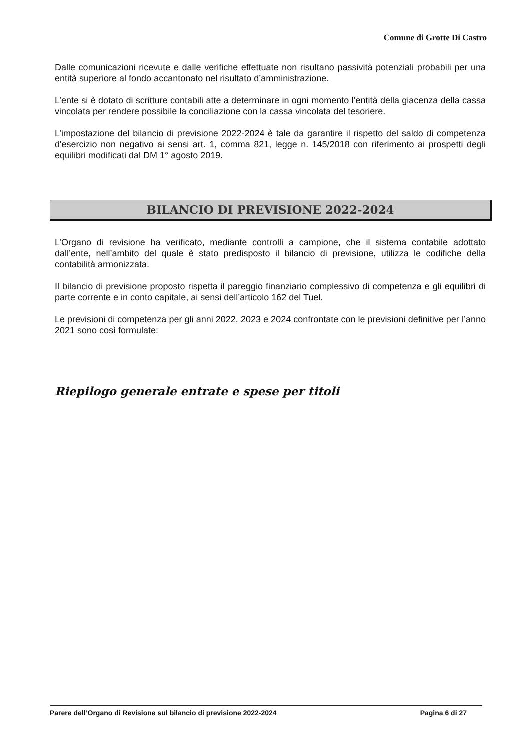Comune di Grotte Di Castro
Dalle comunicazioni ricevute e dalle verifiche effettuate non risultano passività potenziali probabili per una entità superiore al fondo accantonato nel risultato d’amministrazione.
L’ente si è dotato di scritture contabili atte a determinare in ogni momento l’entità della giacenza della cassa vincolata per rendere possibile la conciliazione con la cassa vincolata del tesoriere.
L’impostazione del bilancio di previsione 2022-2024 è tale da garantire il rispetto del saldo di competenza d'esercizio non negativo ai sensi art. 1, comma 821, legge n. 145/2018 con riferimento ai prospetti degli equilibri modificati dal DM 1° agosto 2019.
BILANCIO DI PREVISIONE 2022-2024
L’Organo di revisione ha verificato, mediante controlli a campione, che il sistema contabile adottato dall’ente, nell’ambito del quale è stato predisposto il bilancio di previsione, utilizza le codifiche della contabilità armonizzata.
Il bilancio di previsione proposto rispetta il pareggio finanziario complessivo di competenza e gli equilibri di parte corrente e in conto capitale, ai sensi dell’articolo 162 del Tuel.
Le previsioni di competenza per gli anni 2022, 2023 e 2024 confrontate con le previsioni definitive per l’anno 2021 sono così formulate:
Riepilogo generale entrate e spese per titoli
Parere dell’Organo di Revisione sul bilancio di previsione 2022-2024 Pagina 6 di 27